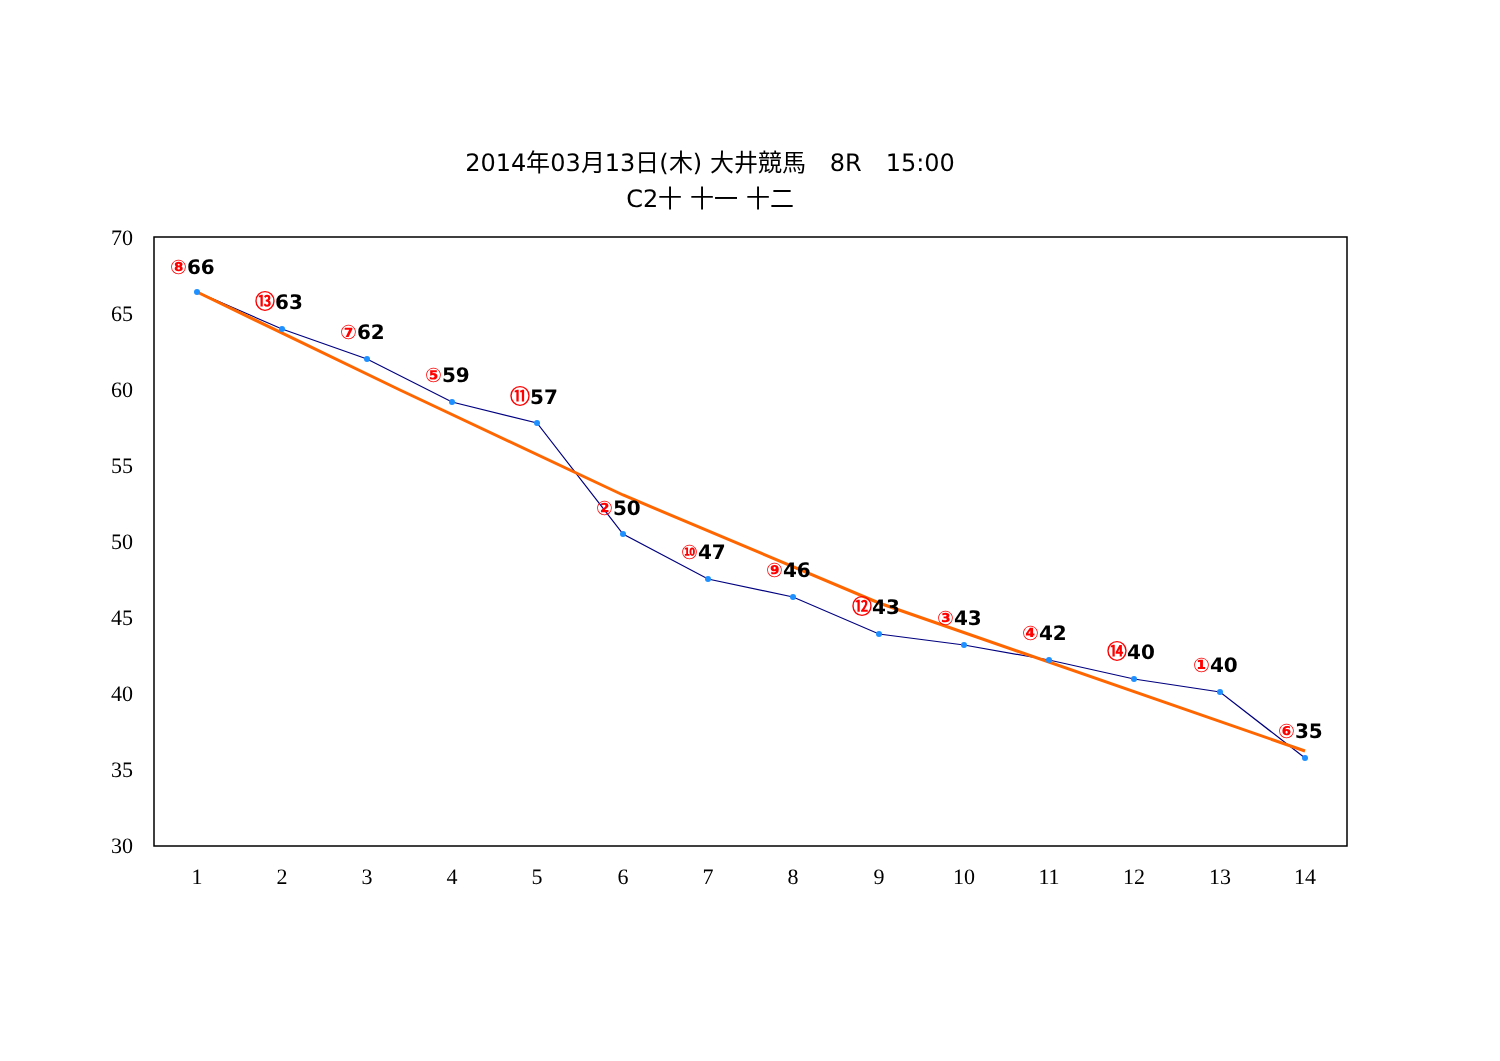2014年03月13日(木) 大井競馬　8R　15:00
C2十 十一 十二
70
65
60
55
50
45
40
35
30
1
2
3
4
5
6
7
8
9
10
11
12
13
14
⑧66
⑬63
⑦62
⑤59
⑪57
②50
⑩47
⑨46
⑫43
③43
④42
⑭40
①40
⑥35